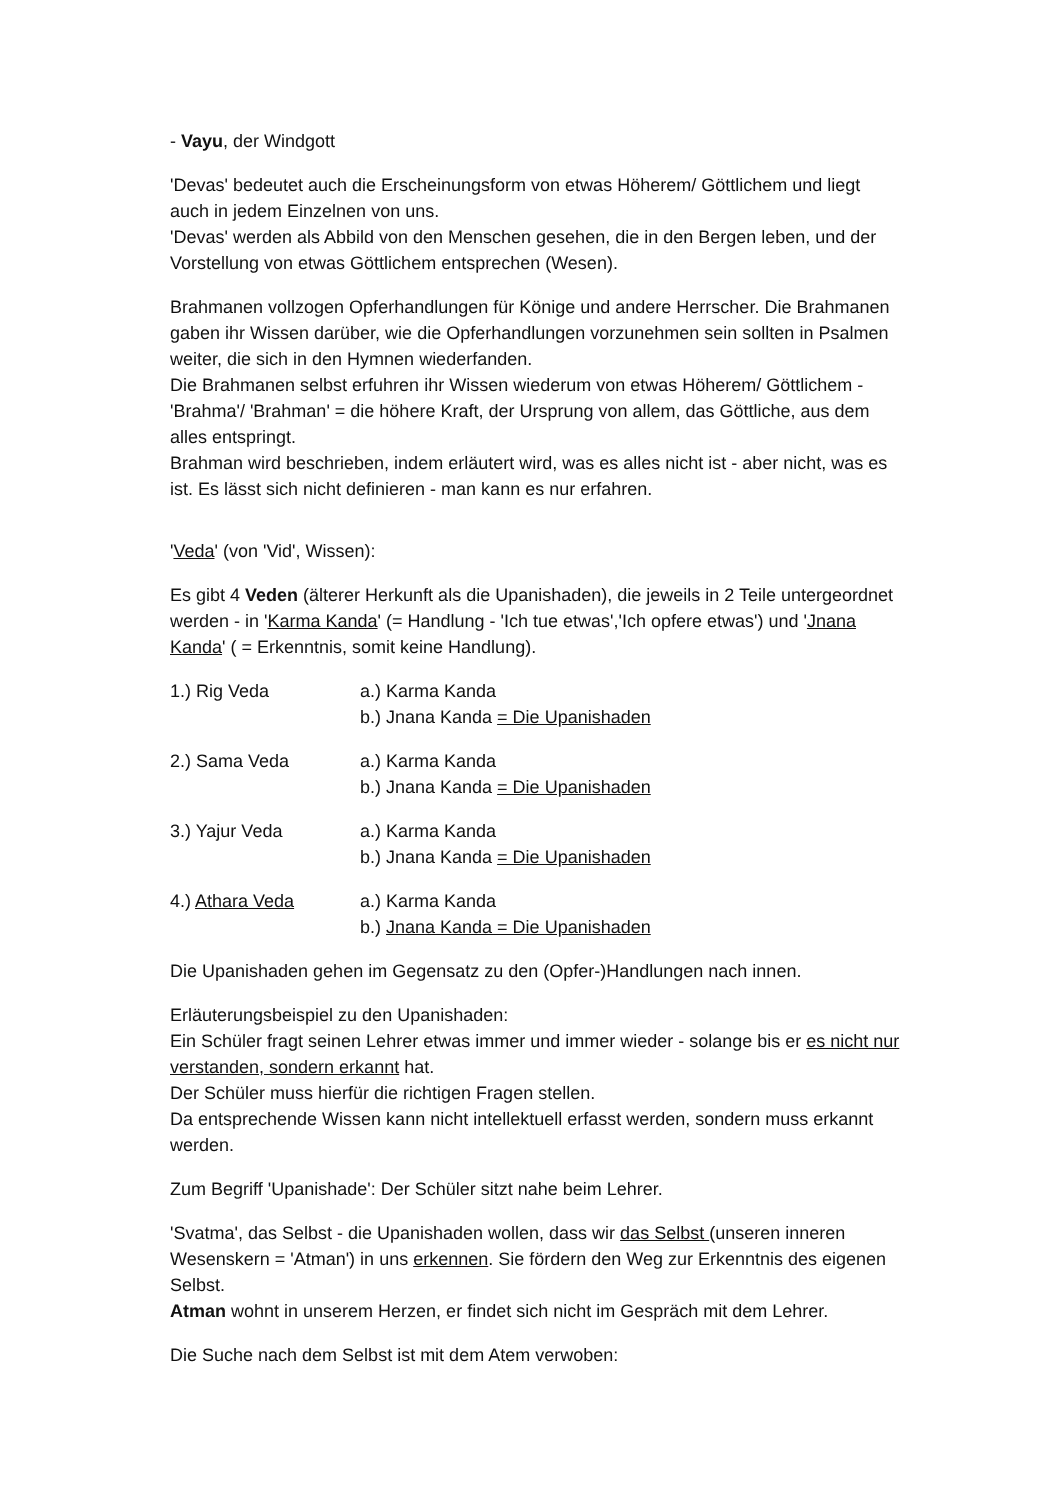- Vayu, der Windgott
'Devas' bedeutet auch die Erscheinungsform von etwas Höherem/ Göttlichem und liegt auch in jedem Einzelnen von uns.
'Devas' werden als Abbild von den Menschen gesehen, die in den Bergen leben, und der Vorstellung von etwas Göttlichem entsprechen (Wesen).
Brahmanen vollzogen Opferhandlungen für Könige und andere Herrscher. Die Brahmanen gaben ihr Wissen darüber, wie die Opferhandlungen vorzunehmen sein sollten in Psalmen weiter, die sich in den Hymnen wiederfanden.
Die Brahmanen selbst erfuhren ihr Wissen wiederum von etwas Höherem/ Göttlichem - 'Brahma'/ 'Brahman' = die höhere Kraft, der Ursprung von allem, das Göttliche, aus dem alles entspringt.
Brahman wird beschrieben, indem erläutert wird, was es alles nicht ist - aber nicht, was es ist. Es lässt sich nicht definieren - man kann es nur erfahren.
'Veda' (von 'Vid', Wissen):
Es gibt 4 Veden (älterer Herkunft als die Upanishaden), die jeweils in 2 Teile untergeordnet werden - in 'Karma Kanda' (= Handlung - 'Ich tue etwas','Ich opfere etwas') und 'Jnana Kanda' ( = Erkenntnis, somit keine Handlung).
1.) Rig Veda a.) Karma Kanda
b.) Jnana Kanda = Die Upanishaden
2.) Sama Veda a.) Karma Kanda
b.) Jnana Kanda = Die Upanishaden
3.) Yajur Veda a.) Karma Kanda
b.) Jnana Kanda = Die Upanishaden
4.) Athara Veda a.) Karma Kanda
b.) Jnana Kanda = Die Upanishaden
Die Upanishaden gehen im Gegensatz zu den (Opfer-)Handlungen nach innen.
Erläuterungsbeispiel zu den Upanishaden:
Ein Schüler fragt seinen Lehrer etwas immer und immer wieder - solange bis er es nicht nur verstanden, sondern erkannt hat.
Der Schüler muss hierfür die richtigen Fragen stellen.
Da entsprechende Wissen kann nicht intellektuell erfasst werden, sondern muss erkannt werden.
Zum Begriff 'Upanishade': Der Schüler sitzt nahe beim Lehrer.
'Svatma', das Selbst - die Upanishaden wollen, dass wir das Selbst (unseren inneren Wesenskern = 'Atman') in uns erkennen. Sie fördern den Weg zur Erkenntnis des eigenen Selbst.
Atman wohnt in unserem Herzen, er findet sich nicht im Gespräch mit dem Lehrer.
Die Suche nach dem Selbst ist mit dem Atem verwoben: